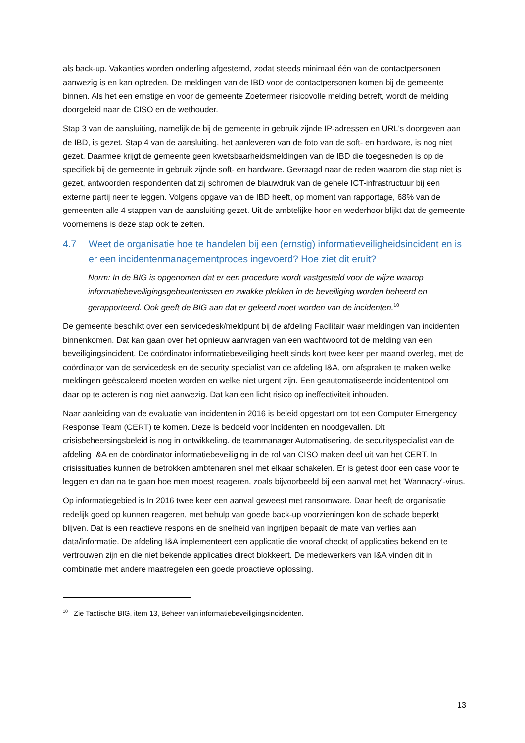als back-up. Vakanties worden onderling afgestemd, zodat steeds minimaal één van de contactpersonen aanwezig is en kan optreden. De meldingen van de IBD voor de contactpersonen komen bij de gemeente binnen. Als het een ernstige en voor de gemeente Zoetermeer risicovolle melding betreft, wordt de melding doorgeleid naar de CISO en de wethouder.
Stap 3 van de aansluiting, namelijk de bij de gemeente in gebruik zijnde IP-adressen en URL's doorgeven aan de IBD, is gezet. Stap 4 van de aansluiting, het aanleveren van de foto van de soft- en hardware, is nog niet gezet. Daarmee krijgt de gemeente geen kwetsbaarheidsmeldingen van de IBD die toegesneden is op de specifiek bij de gemeente in gebruik zijnde soft- en hardware. Gevraagd naar de reden waarom die stap niet is gezet, antwoorden respondenten dat zij schromen de blauwdruk van de gehele ICT-infrastructuur bij een externe partij neer te leggen. Volgens opgave van de IBD heeft, op moment van rapportage, 68% van de gemeenten alle 4 stappen van de aansluiting gezet. Uit de ambtelijke hoor en wederhoor blijkt dat de gemeente voornemens is deze stap ook te zetten.
4.7 Weet de organisatie hoe te handelen bij een (ernstig) informatieveiligheidsincident en is er een incidentenmanagementproces ingevoerd? Hoe ziet dit eruit?
Norm: In de BIG is opgenomen dat er een procedure wordt vastgesteld voor de wijze waarop informatiebeveiligingsgebeurtenissen en zwakke plekken in de beveiliging worden beheerd en gerapporteerd. Ook geeft de BIG aan dat er geleerd moet worden van de incidenten.<sup>10</sup>
De gemeente beschikt over een servicedesk/meldpunt bij de afdeling Facilitair waar meldingen van incidenten binnenkomen. Dat kan gaan over het opnieuw aanvragen van een wachtwoord tot de melding van een beveiligingsincident. De coördinator informatiebeveiliging heeft sinds kort twee keer per maand overleg, met de coördinator van de servicedesk en de security specialist van de afdeling I&A, om afspraken te maken welke meldingen geëscaleerd moeten worden en welke niet urgent zijn. Een geautomatiseerde incidententool om daar op te acteren is nog niet aanwezig. Dat kan een licht risico op ineffectiviteit inhouden.
Naar aanleiding van de evaluatie van incidenten in 2016 is beleid opgestart om tot een Computer Emergency Response Team (CERT) te komen. Deze is bedoeld voor incidenten en noodgevallen. Dit crisisbeheersingsbeleid is nog in ontwikkeling. de teammanager Automatisering, de securityspecialist van de afdeling I&A en de coördinator informatiebeveiliging in de rol van CISO maken deel uit van het CERT. In crisissituaties kunnen de betrokken ambtenaren snel met elkaar schakelen. Er is getest door een case voor te leggen en dan na te gaan hoe men moest reageren, zoals bijvoorbeeld bij een aanval met het 'Wannacry'-virus.
Op informatiegebied is In 2016 twee keer een aanval geweest met ransomware. Daar heeft de organisatie redelijk goed op kunnen reageren, met behulp van goede back-up voorzieningen kon de schade beperkt blijven. Dat is een reactieve respons en de snelheid van ingrijpen bepaalt de mate van verlies aan data/informatie. De afdeling I&A implementeert een applicatie die vooraf checkt of applicaties bekend en te vertrouwen zijn en die niet bekende applicaties direct blokkeert. De medewerkers van I&A vinden dit in combinatie met andere maatregelen een goede proactieve oplossing.
<sup>10</sup> Zie Tactische BIG, item 13, Beheer van informatiebeveiligingsincidenten.
13